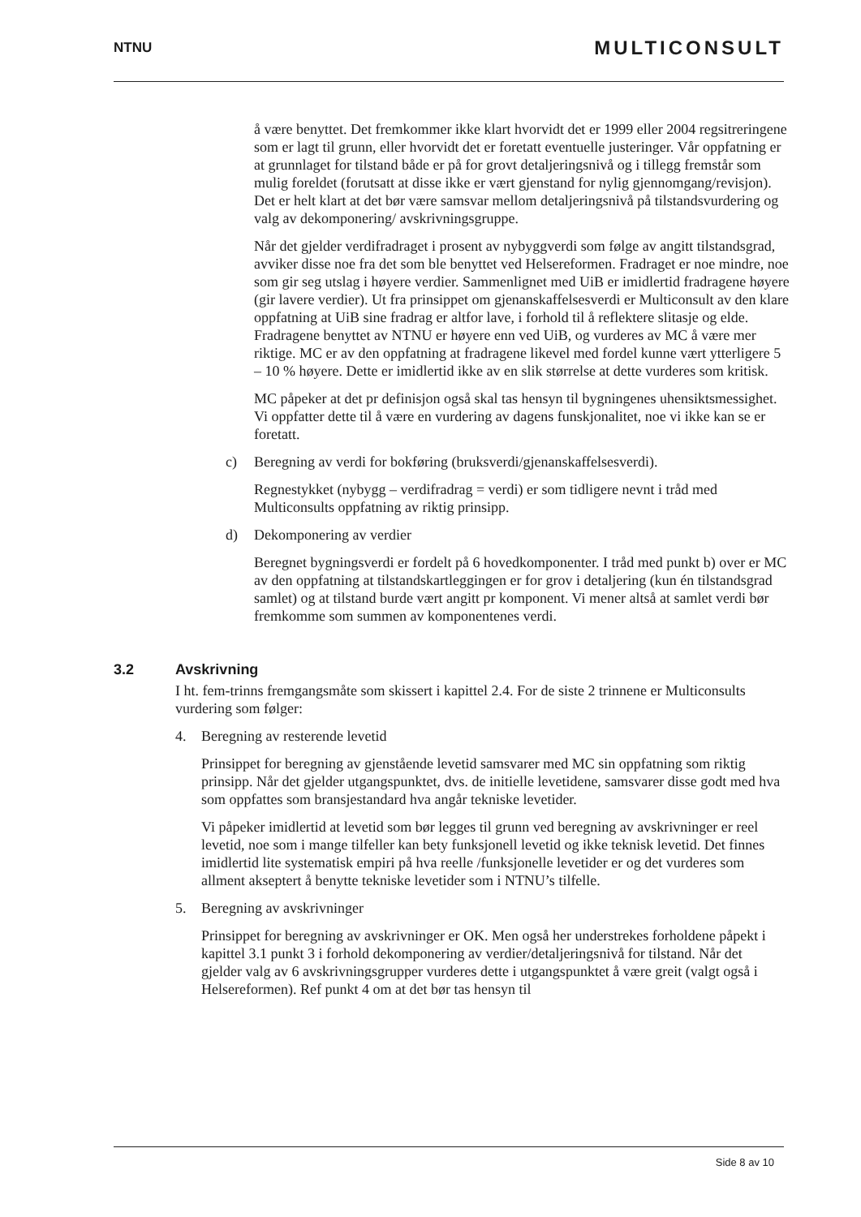NTNU
MULTICONSULT
å være benyttet. Det fremkommer ikke klart hvorvidt det er 1999 eller 2004 regsitreringene som er lagt til grunn, eller hvorvidt det er foretatt eventuelle justeringer. Vår oppfatning er at grunnlaget for tilstand både er på for grovt detaljeringsnivå og i tillegg fremstår som mulig foreldet (forutsatt at disse ikke er vært gjenstand for nylig gjennomgang/revisjon). Det er helt klart at det bør være samsvar mellom detaljeringsnivå på tilstandsvurdering og valg av dekomponering/ avskrivningsgruppe.
Når det gjelder verdifradraget i prosent av nybyggverdi som følge av angitt tilstandsgrad, avviker disse noe fra det som ble benyttet ved Helsereformen. Fradraget er noe mindre, noe som gir seg utslag i høyere verdier. Sammenlignet med UiB er imidlertid fradragene høyere (gir lavere verdier). Ut fra prinsippet om gjenanskaffelsesverdi er Multiconsult av den klare oppfatning at UiB sine fradrag er altfor lave, i forhold til å reflektere slitasje og elde. Fradragene benyttet av NTNU er høyere enn ved UiB, og vurderes av MC å være mer riktige. MC er av den oppfatning at fradragene likevel med fordel kunne vært ytterligere 5 – 10 % høyere. Dette er imidlertid ikke av en slik størrelse at dette vurderes som kritisk.
MC påpeker at det pr definisjon også skal tas hensyn til bygningenes uhensiktsmessighet. Vi oppfatter dette til å være en vurdering av dagens funskjonalitet, noe vi ikke kan se er foretatt.
c) Beregning av verdi for bokføring (bruksverdi/gjenanskaffelsesverdi).
Regnestykket (nybygg – verdifradrag = verdi) er som tidligere nevnt i tråd med Multiconsults oppfatning av riktig prinsipp.
d) Dekomponering av verdier
Beregnet bygningsverdi er fordelt på 6 hovedkomponenter. I tråd med punkt b) over er MC av den oppfatning at tilstandskartleggingen er for grov i detaljering (kun én tilstandsgrad samlet) og at tilstand burde vært angitt pr komponent. Vi mener altså at samlet verdi bør fremkomme som summen av komponentenes verdi.
3.2 Avskrivning
I ht. fem-trinns fremgangsmåte som skissert i kapittel 2.4. For de siste 2 trinnene er Multiconsults vurdering som følger:
4. Beregning av resterende levetid
Prinsippet for beregning av gjenstående levetid samsvarer med MC sin oppfatning som riktig prinsipp. Når det gjelder utgangspunktet, dvs. de initielle levetidene, samsvarer disse godt med hva som oppfattes som bransjestandard hva angår tekniske levetider.
Vi påpeker imidlertid at levetid som bør legges til grunn ved beregning av avskrivninger er reel levetid, noe som i mange tilfeller kan bety funksjonell levetid og ikke teknisk levetid. Det finnes imidlertid lite systematisk empiri på hva reelle /funksjonelle levetider er og det vurderes som allment akseptert å benytte tekniske levetider som i NTNU’s tilfelle.
5. Beregning av avskrivninger
Prinsippet for beregning av avskrivninger er OK. Men også her understrekes forholdene påpekt i kapittel 3.1 punkt 3 i forhold dekomponering av verdier/detaljeringsnivå for tilstand. Når det gjelder valg av 6 avskrivningsgrupper vurderes dette i utgangspunktet å være greit (valgt også i Helsereformen). Ref punkt 4 om at det bør tas hensyn til
Side 8 av 10